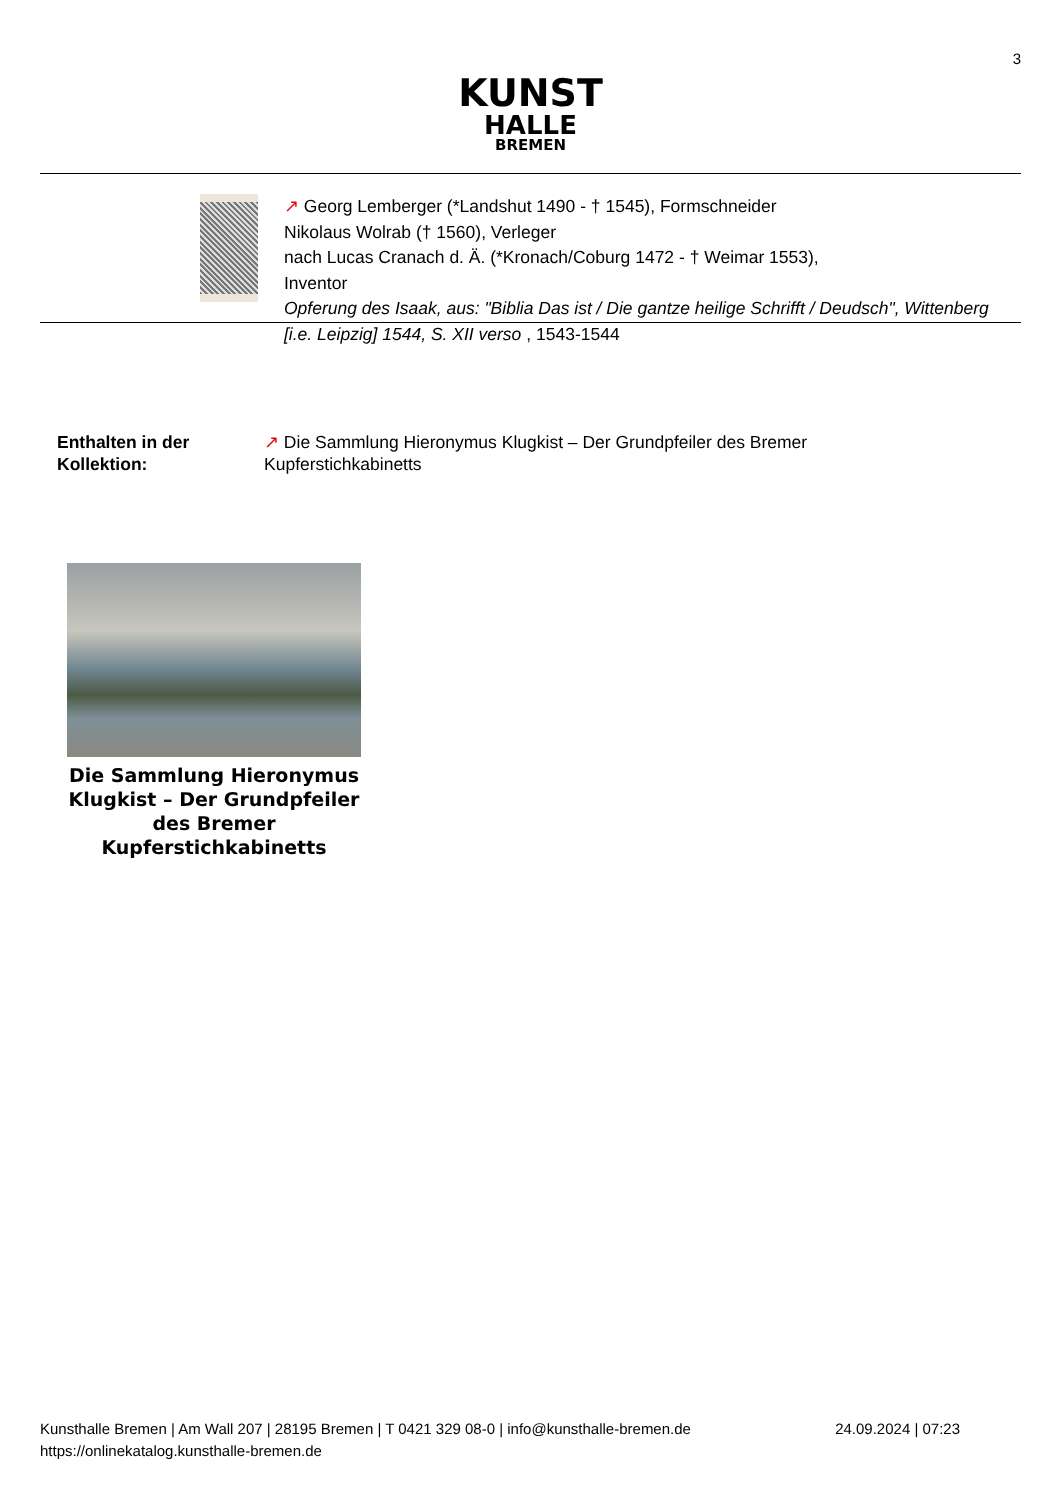3
KUNST
HALLE
BREMEN
↗ Georg Lemberger (*Landshut 1490 - † 1545), Formschneider
Nikolaus Wolrab († 1560), Verleger
nach Lucas Cranach d. Ä. (*Kronach/Coburg 1472 - † Weimar 1553),
Inventor
Opferung des Isaak, aus: "Biblia Das ist / Die gantze heilige Schrifft / Deudsch", Wittenberg [i.e. Leipzig] 1544, S. XII verso , 1543-1544
Enthalten in der
Kollektion:
↗ Die Sammlung Hieronymus Klugkist – Der Grundpfeiler des Bremer
Kupferstichkabinetts
Die Sammlung Hieronymus Klugkist – Der Grundpfeiler des Bremer Kupferstichkabinetts
Kunsthalle Bremen | Am Wall 207 | 28195 Bremen | T 0421 329 08-0 | info@kunsthalle-bremen.de 24.09.2024 | 07:23
https://onlinekatalog.kunsthalle-bremen.de